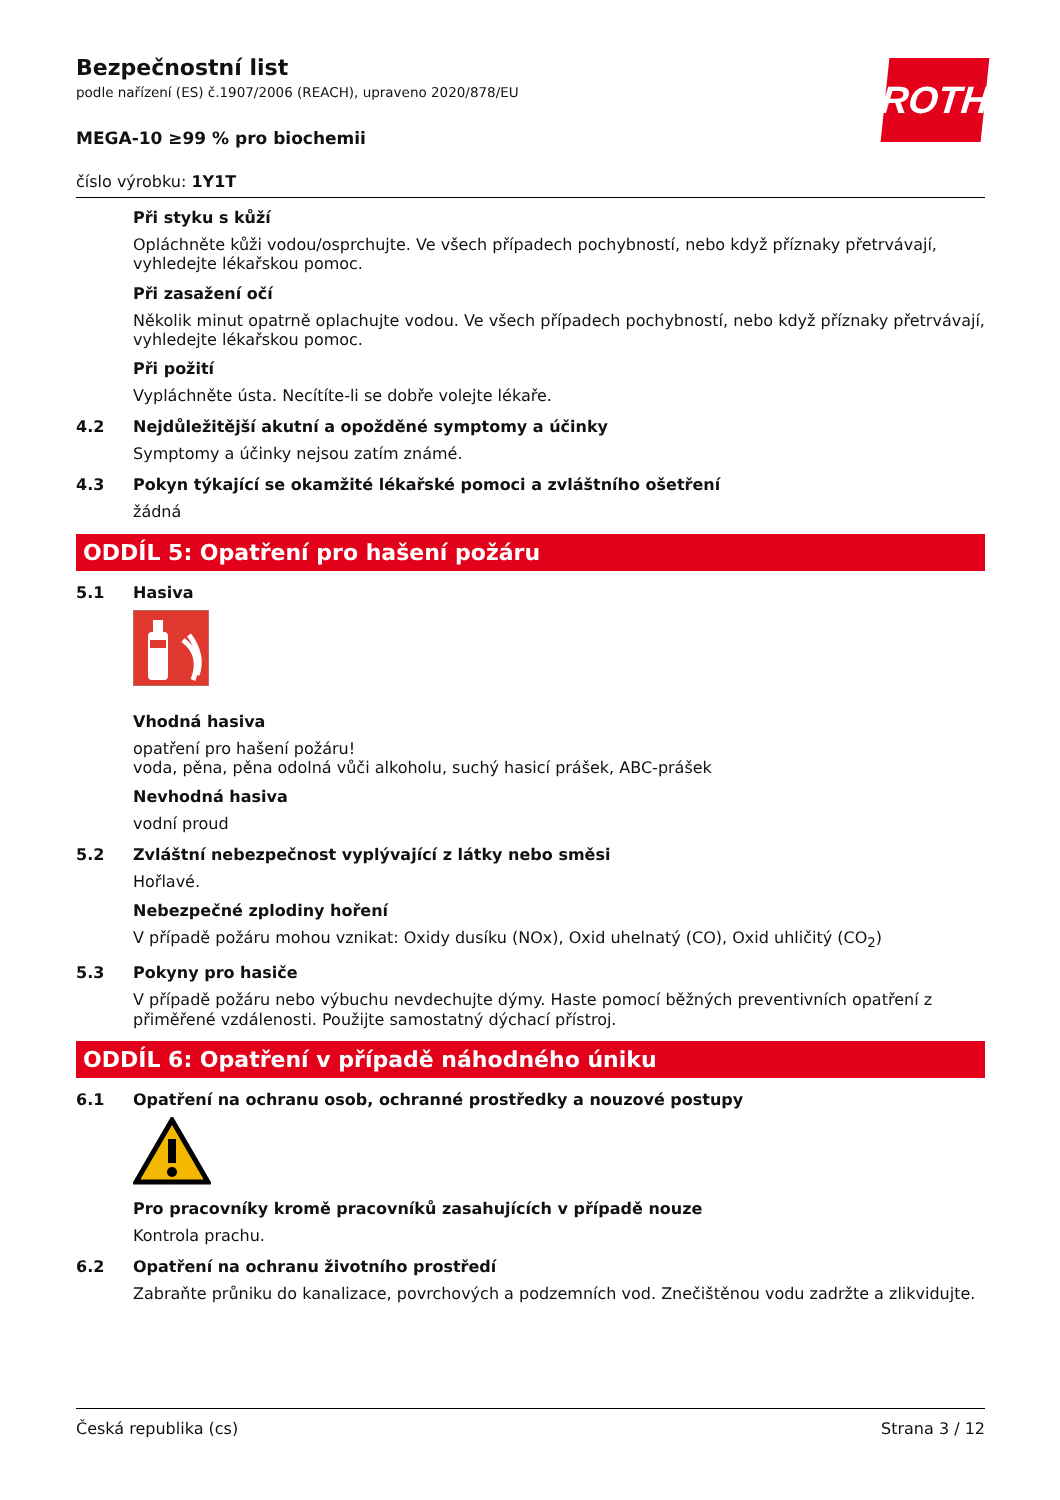Bezpečnostní list
podle nařízení (ES) č.1907/2006 (REACH), upraveno 2020/878/EU
ROTH
MEGA-10 ≥99 % pro biochemii
číslo výrobku: 1Y1T
Při styku s kůží
Opláchněte kůži vodou/osprchujte. Ve všech případech pochybností, nebo když příznaky přetrvávají, vyhledejte lékařskou pomoc.
Při zasažení očí
Několik minut opatrně oplachujte vodou. Ve všech případech pochybností, nebo když příznaky přetrvávají, vyhledejte lékařskou pomoc.
Při požití
Vypláchněte ústa. Necítíte-li se dobře volejte lékaře.
4.2 Nejdůležitější akutní a opožděné symptomy a účinky
Symptomy a účinky nejsou zatím známé.
4.3 Pokyn týkající se okamžité lékařské pomoci a zvláštního ošetření
žádná
ODDÍL 5: Opatření pro hašení požáru
5.1 Hasiva
Vhodná hasiva
opatření pro hašení požáru!
voda, pěna, pěna odolná vůči alkoholu, suchý hasicí prášek, ABC-prášek
Nevhodná hasiva
vodní proud
5.2 Zvláštní nebezpečnost vyplývající z látky nebo směsi
Hořlavé.
Nebezpečné zplodiny hoření
V případě požáru mohou vznikat: Oxidy dusíku (NOx), Oxid uhelnatý (CO), Oxid uhličitý (CO<sub>2</sub>)
5.3 Pokyny pro hasiče
V případě požáru nebo výbuchu nevdechujte dýmy. Haste pomocí běžných preventivních opatření z přiměřené vzdálenosti. Použijte samostatný dýchací přístroj.
ODDÍL 6: Opatření v případě náhodného úniku
6.1 Opatření na ochranu osob, ochranné prostředky a nouzové postupy
Pro pracovníky kromě pracovníků zasahujících v případě nouze
Kontrola prachu.
6.2 Opatření na ochranu životního prostředí
Zabraňte průniku do kanalizace, povrchových a podzemních vod. Znečištěnou vodu zadržte a zlikvidujte.
Česká republika (cs) Strana 3 / 12